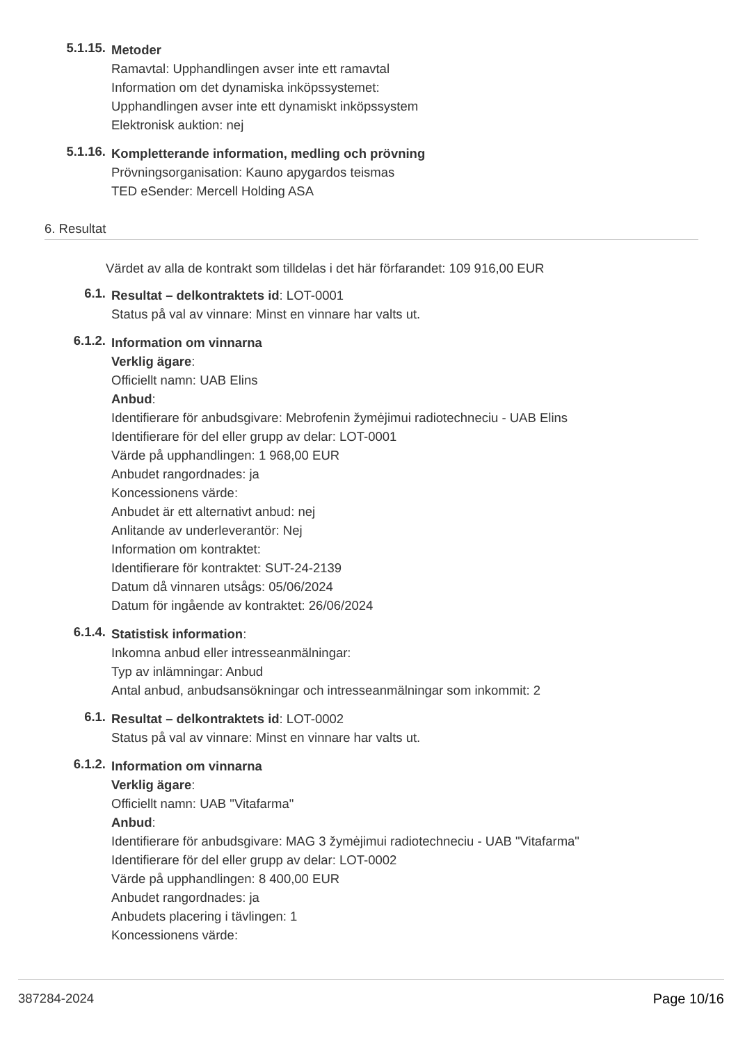5.1.15.
Metoder
Ramavtal: Upphandlingen avser inte ett ramavtal
Information om det dynamiska inköpssystemet:
Upphandlingen avser inte ett dynamiskt inköpssystem
Elektronisk auktion: nej
5.1.16.
Kompletterande information, medling och prövning
Prövningsorganisation: Kauno apygardos teismas
TED eSender: Mercell Holding ASA
6. Resultat
Värdet av alla de kontrakt som tilldelas i det här förfarandet: 109 916,00 EUR
6.1.
Resultat – delkontraktets id: LOT-0001
Status på val av vinnare: Minst en vinnare har valts ut.
6.1.2.
Information om vinnarna
Verklig ägare:
Officiellt namn: UAB Elins
Anbud:
Identifierare för anbudsgivare: Mebrofenin žymėjimui radiotechneciu - UAB Elins
Identifierare för del eller grupp av delar: LOT-0001
Värde på upphandlingen: 1 968,00 EUR
Anbudet rangordnades: ja
Koncessionens värde:
Anbudet är ett alternativt anbud: nej
Anlitande av underleverantör: Nej
Information om kontraktet:
Identifierare för kontraktet: SUT-24-2139
Datum då vinnaren utsågs: 05/06/2024
Datum för ingående av kontraktet: 26/06/2024
6.1.4.
Statistisk information:
Inkomna anbud eller intresseanmälningar:
Typ av inlämningar: Anbud
Antal anbud, anbudsansökningar och intresseanmälningar som inkommit: 2
6.1.
Resultat – delkontraktets id: LOT-0002
Status på val av vinnare: Minst en vinnare har valts ut.
6.1.2.
Information om vinnarna
Verklig ägare:
Officiellt namn: UAB "Vitafarma"
Anbud:
Identifierare för anbudsgivare: MAG 3 žymėjimui radiotechneciu - UAB "Vitafarma"
Identifierare för del eller grupp av delar: LOT-0002
Värde på upphandlingen: 8 400,00 EUR
Anbudet rangordnades: ja
Anbudets placering i tävlingen: 1
Koncessionens värde:
387284-2024 Page 10/16